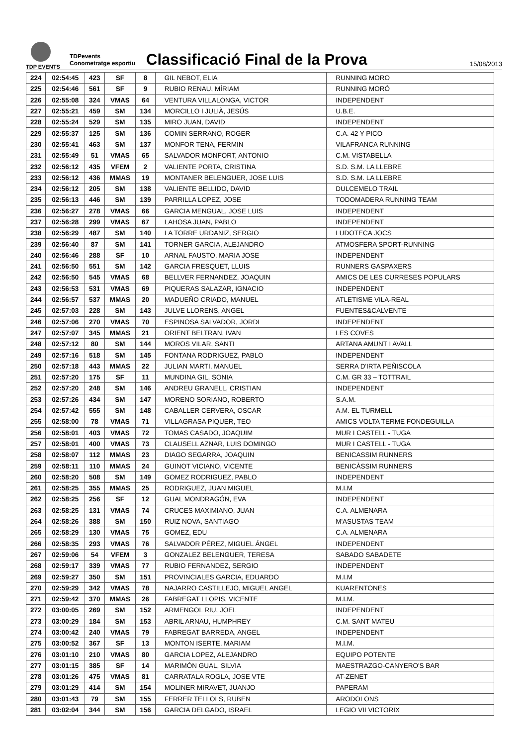TDP EVENTS
TDPevents
Conometratge esportiu
Classificació Final de la Prova
15/08/2013
| 224 | 02:54:45 | 423 | SF | 8 | GIL NEBOT, ELIA | RUNNING MORO |
| 225 | 02:54:46 | 561 | SF | 9 | RUBIO RENAU, MÍRIAM | RUNNING MORÓ |
| 226 | 02:55:08 | 324 | VMAS | 64 | VENTURA VILLALONGA, VICTOR | INDEPENDENT |
| 227 | 02:55:21 | 459 | SM | 134 | MORCILLO I JULIÀ, JESÚS | U.B.E. |
| 228 | 02:55:24 | 529 | SM | 135 | MIRO JUAN, DAVID | INDEPENDENT |
| 229 | 02:55:37 | 125 | SM | 136 | COMIN SERRANO, ROGER | C.A. 42 Y PICO |
| 230 | 02:55:41 | 463 | SM | 137 | MONFOR TENA, FERMIN | VILAFRANCA RUNNING |
| 231 | 02:55:49 | 51 | VMAS | 65 | SALVADOR MONFORT, ANTONIO | C.M. VISTABELLA |
| 232 | 02:56:12 | 435 | VFEM | 2 | VALIENTE PORTA, CRISTINA | S.D. S.M. LA LLEBRE |
| 233 | 02:56:12 | 436 | MMAS | 19 | MONTANER BELENGUER, JOSE LUIS | S.D. S.M. LA LLEBRE |
| 234 | 02:56:12 | 205 | SM | 138 | VALIENTE BELLIDO, DAVID | DULCEMELO TRAIL |
| 235 | 02:56:13 | 446 | SM | 139 | PARRILLA LOPEZ, JOSE | TODOMADERA RUNNING TEAM |
| 236 | 02:56:27 | 278 | VMAS | 66 | GARCIA MENGUAL, JOSE LUIS | INDEPENDENT |
| 237 | 02:56:28 | 299 | VMAS | 67 | LAHOSA JUAN, PABLO | INDEPENDENT |
| 238 | 02:56:29 | 487 | SM | 140 | LA TORRE URDANIZ, SERGIO | LUDOTECA JOCS |
| 239 | 02:56:40 | 87 | SM | 141 | TORNER GARCIA, ALEJANDRO | ATMOSFERA SPORT-RUNNING |
| 240 | 02:56:46 | 288 | SF | 10 | ARNAL FAUSTO, MARIA JOSE | INDEPENDENT |
| 241 | 02:56:50 | 551 | SM | 142 | GARCIA FRESQUET, LLUIS | RUNNERS GASPAXERS |
| 242 | 02:56:50 | 545 | VMAS | 68 | BELLVER FERNANDEZ, JOAQUIN | AMICS DE LES CURRESES POPULARS |
| 243 | 02:56:53 | 531 | VMAS | 69 | PIQUERAS SALAZAR, IGNACIO | INDEPENDENT |
| 244 | 02:56:57 | 537 | MMAS | 20 | MADUEÑO CRIADO, MANUEL | ATLETISME VILA-REAL |
| 245 | 02:57:03 | 228 | SM | 143 | JULVE LLORENS, ANGEL | FUENTES&CALVENTE |
| 246 | 02:57:06 | 270 | VMAS | 70 | ESPINOSA SALVADOR, JORDI | INDEPENDENT |
| 247 | 02:57:07 | 345 | MMAS | 21 | ORIENT BELTRAN, IVAN | LES COVES |
| 248 | 02:57:12 | 80 | SM | 144 | MOROS VILAR, SANTI | ARTANA AMUNT I AVALL |
| 249 | 02:57:16 | 518 | SM | 145 | FONTANA RODRIGUEZ, PABLO | INDEPENDENT |
| 250 | 02:57:18 | 443 | MMAS | 22 | JULIAN MARTI, MANUEL | SERRA D'IRTA PEÑISCOLA |
| 251 | 02:57:20 | 175 | SF | 11 | MUNDINA GIL, SONIA | C.M. GR 33 – TOTTRAIL |
| 252 | 02:57:20 | 248 | SM | 146 | ANDREU GRANELL, CRISTIAN | INDEPENDENT |
| 253 | 02:57:26 | 434 | SM | 147 | MORENO SORIANO, ROBERTO | S.A.M. |
| 254 | 02:57:42 | 555 | SM | 148 | CABALLER CERVERA, OSCAR | A.M. EL TURMELL |
| 255 | 02:58:00 | 78 | VMAS | 71 | VILLAGRASA PIQUER, TEO | AMICS VOLTA TERME FONDEGUILLA |
| 256 | 02:58:01 | 403 | VMAS | 72 | TOMAS CASADO, JOAQUIM | MUR I CASTELL - TUGA |
| 257 | 02:58:01 | 400 | VMAS | 73 | CLAUSELL AZNAR, LUIS DOMINGO | MUR I CASTELL - TUGA |
| 258 | 02:58:07 | 112 | MMAS | 23 | DIAGO SEGARRA, JOAQUIN | BENICASSIM RUNNERS |
| 259 | 02:58:11 | 110 | MMAS | 24 | GUINOT VICIANO, VICENTE | BENICÀSSIM RUNNERS |
| 260 | 02:58:20 | 508 | SM | 149 | GOMEZ RODRIGUEZ, PABLO | INDEPENDENT |
| 261 | 02:58:25 | 355 | MMAS | 25 | RODRIGUEZ, JUAN MIGUEL | M.I.M |
| 262 | 02:58:25 | 256 | SF | 12 | GUAL MONDRAGÓN, EVA | INDEPENDENT |
| 263 | 02:58:25 | 131 | VMAS | 74 | CRUCES MAXIMIANO, JUAN | C.A. ALMENARA |
| 264 | 02:58:26 | 388 | SM | 150 | RUIZ NOVA, SANTIAGO | M'ASUSTAS TEAM |
| 265 | 02:58:29 | 130 | VMAS | 75 | GOMEZ, EDU | C.A. ALMENARA |
| 266 | 02:58:35 | 293 | VMAS | 76 | SALVADOR PÉREZ, MIGUEL ÁNGEL | INDEPENDENT |
| 267 | 02:59:06 | 54 | VFEM | 3 | GONZALEZ BELENGUER, TERESA | SABADO SABADETE |
| 268 | 02:59:17 | 339 | VMAS | 77 | RUBIO FERNANDEZ, SERGIO | INDEPENDENT |
| 269 | 02:59:27 | 350 | SM | 151 | PROVINCIALES GARCIA, EDUARDO | M.I.M |
| 270 | 02:59:29 | 342 | VMAS | 78 | NAJARRO CASTILLEJO, MIGUEL ANGEL | KUARENTONES |
| 271 | 02:59:42 | 370 | MMAS | 26 | FABREGAT LLOPIS, VICENTE | M.I.M. |
| 272 | 03:00:05 | 269 | SM | 152 | ARMENGOL RIU, JOEL | INDEPENDENT |
| 273 | 03:00:29 | 184 | SM | 153 | ABRIL ARNAU, HUMPHREY | C.M. SANT MATEU |
| 274 | 03:00:42 | 240 | VMAS | 79 | FABREGAT BARREDA, ANGEL | INDEPENDENT |
| 275 | 03:00:52 | 367 | SF | 13 | MONTON ISERTE, MARIAM | M.I.M. |
| 276 | 03:01:10 | 210 | VMAS | 80 | GARCIA LOPEZ, ALEJANDRO | EQUIPO POTENTE |
| 277 | 03:01:15 | 385 | SF | 14 | MARIMÓN GUAL, SILVIA | MAESTRAZGO-CANYERO'S BAR |
| 278 | 03:01:26 | 475 | VMAS | 81 | CARRATALA ROGLA, JOSE VTE | AT-ZENET |
| 279 | 03:01:29 | 414 | SM | 154 | MOLINER MIRAVET, JUANJO | PAPERAM |
| 280 | 03:01:43 | 79 | SM | 155 | FERRER TELLOLS, RUBEN | ARODOLONS |
| 281 | 03:02:04 | 344 | SM | 156 | GARCIA DELGADO, ISRAEL | LEGIO VII VICTORIX |